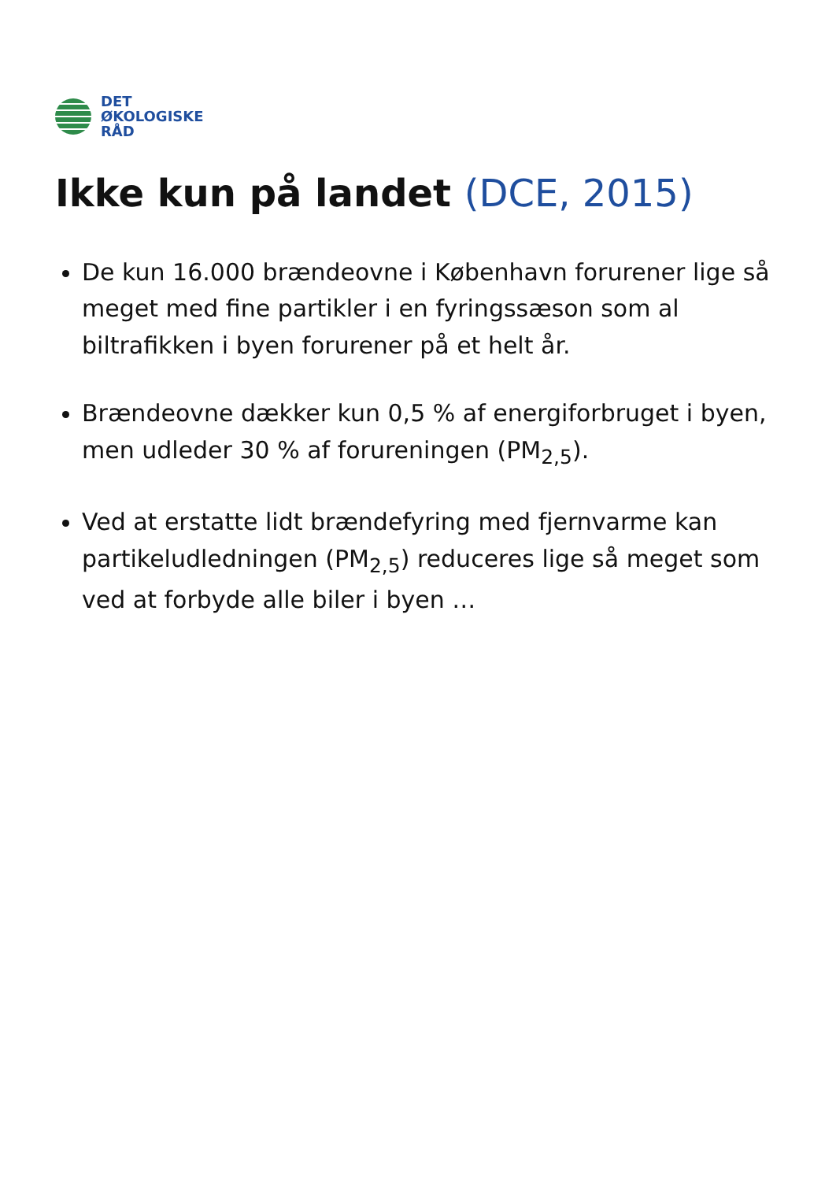DET
ØKOLOGISKE
RÅD
Ikke kun på landet (DCE, 2015)
De kun 16.000 brændeovne i København forurener lige så meget med fine partikler i en fyringssæson som al biltrafikken i byen forurener på et helt år.
Brændeovne dækker kun 0,5 % af energiforbruget i byen, men udleder 30 % af forureningen (PM<sub>2,5</sub>).
Ved at erstatte lidt brændefyring med fjernvarme kan partikeludledningen (PM<sub>2,5</sub>) reduceres lige så meget som ved at forbyde alle biler i byen …